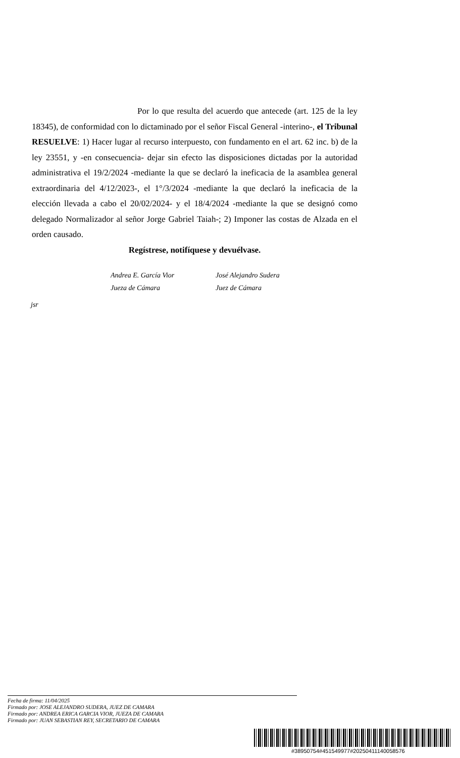Por lo que resulta del acuerdo que antecede (art. 125 de la ley 18345), de conformidad con lo dictaminado por el señor Fiscal General -interino-, el Tribunal RESUELVE: 1) Hacer lugar al recurso interpuesto, con fundamento en el art. 62 inc. b) de la ley 23551, y -en consecuencia- dejar sin efecto las disposiciones dictadas por la autoridad administrativa el 19/2/2024 -mediante la que se declaró la ineficacia de la asamblea general extraordinaria del 4/12/2023-, el 1°/3/2024 -mediante la que declaró la ineficacia de la elección llevada a cabo el 20/02/2024- y el 18/4/2024 -mediante la que se designó como delegado Normalizador al señor Jorge Gabriel Taiah-; 2) Imponer las costas de Alzada en el orden causado.
Regístrese, notifíquese y devuélvase.
Andrea E. García Vior
Jueza de Cámara
José Alejandro Sudera
Juez de Cámara
jsr
Fecha de firma: 11/04/2025
Firmado por: JOSE ALEJANDRO SUDERA, JUEZ DE CAMARA
Firmado por: ANDREA ERICA GARCIA VIOR, JUEZA DE CAMARA
Firmado por: JUAN SEBASTIAN REY, SECRETARIO DE CAMARA
#38950754#451549977#20250411140058576